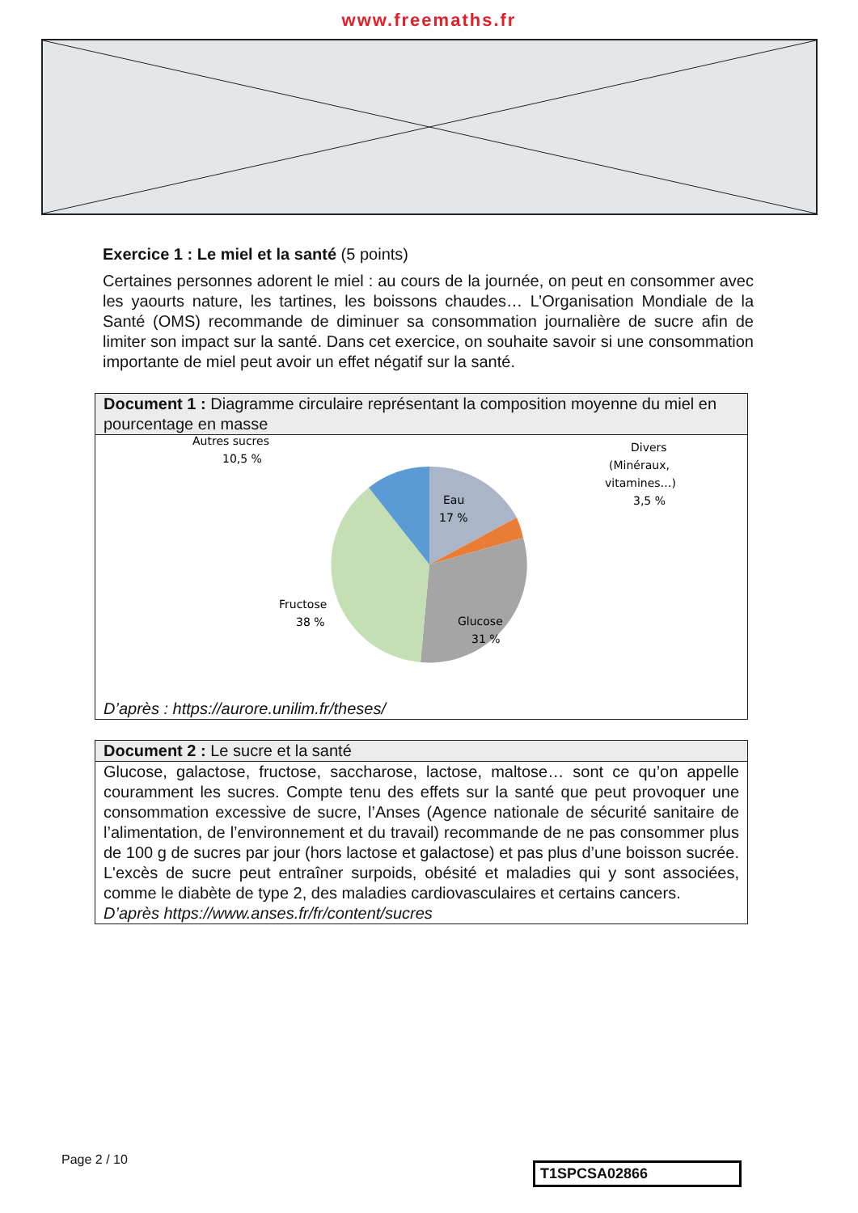www.freemaths.fr
Exercice 1 : Le miel et la santé (5 points)
Certaines personnes adorent le miel : au cours de la journée, on peut en consommer avec les yaourts nature, les tartines, les boissons chaudes… L’Organisation Mondiale de la Santé (OMS) recommande de diminuer sa consommation journalière de sucre afin de limiter son impact sur la santé. Dans cet exercice, on souhaite savoir si une consommation importante de miel peut avoir un effet négatif sur la santé.
Document 1 : Diagramme circulaire représentant la composition moyenne du miel en pourcentage en masse
Eau
17 %
Glucose
31 %
Fructose
38 %
Autres sucres
10,5 %
Divers
(Minéraux,
vitamines…)
3,5 %
D’après : https://aurore.unilim.fr/theses/
Document 2 : Le sucre et la santé
Glucose, galactose, fructose, saccharose, lactose, maltose… sont ce qu’on appelle couramment les sucres. Compte tenu des effets sur la santé que peut provoquer une consommation excessive de sucre, l’Anses (Agence nationale de sécurité sanitaire de l’alimentation, de l’environnement et du travail) recommande de ne pas consommer plus de 100 g de sucres par jour (hors lactose et galactose) et pas plus d’une boisson sucrée. L'excès de sucre peut entraîner surpoids, obésité et maladies qui y sont associées, comme le diabète de type 2, des maladies cardiovasculaires et certains cancers.
D’après https://www.anses.fr/fr/content/sucres
Page 2 / 10
T1SPCSA02866